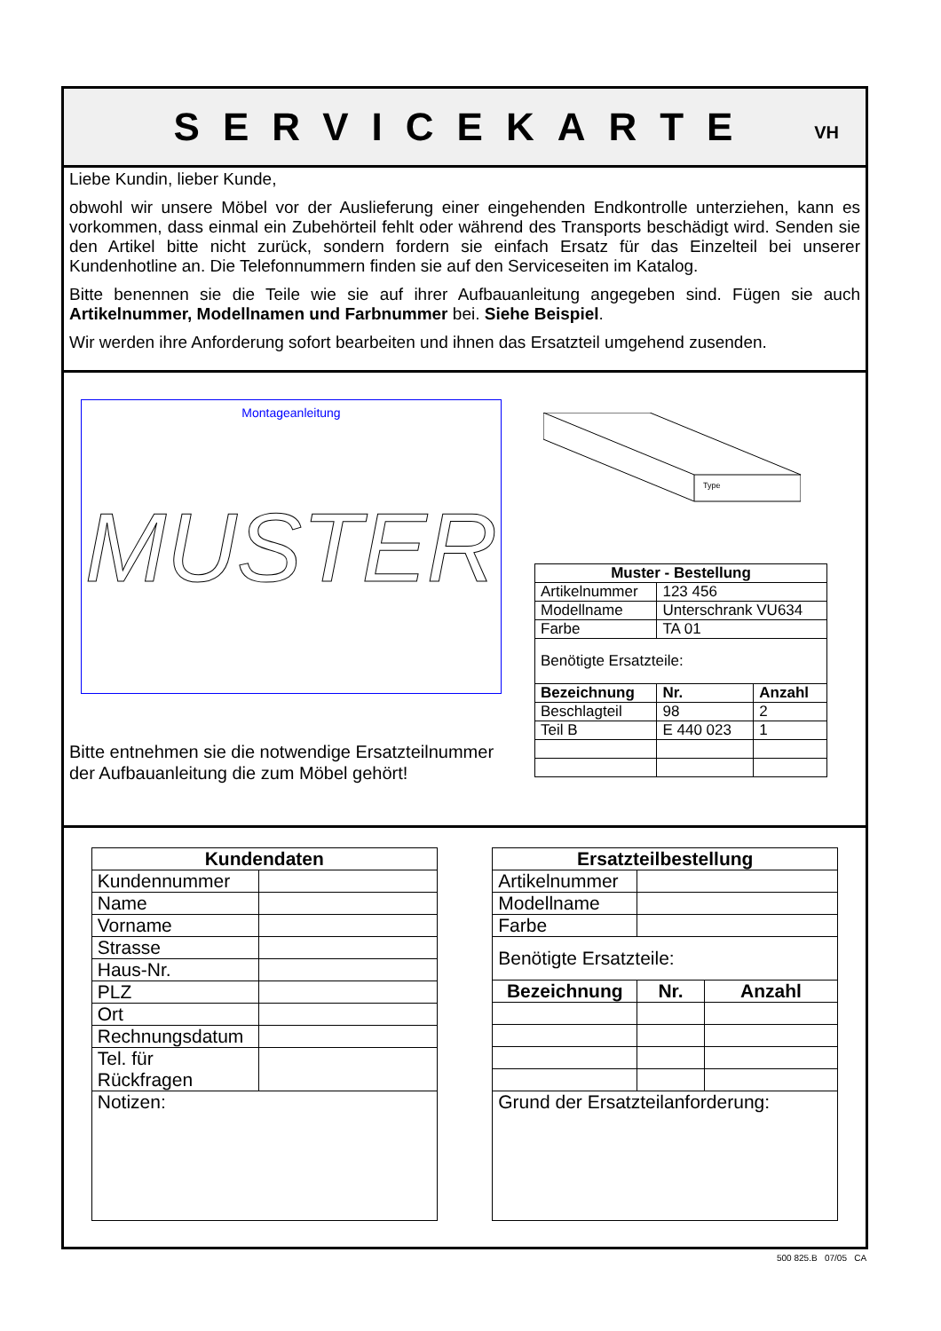SERVICEKARTE
VH
Liebe Kundin, lieber Kunde,
obwohl wir unsere Möbel vor der Auslieferung einer eingehenden Endkontrolle unterziehen, kann es vorkommen, dass einmal ein Zubehörteil fehlt oder während des Transports beschädigt wird. Senden sie den Artikel bitte nicht zurück, sondern fordern sie einfach Ersatz für das Einzelteil bei unserer Kundenhotline an. Die Telefonnummern finden sie auf den Serviceseiten im Katalog.
Bitte benennen sie die Teile wie sie auf ihrer Aufbauanleitung angegeben sind. Fügen sie auch Artikelnummer, Modellnamen und Farbnummer bei. Siehe Beispiel.
Wir werden ihre Anforderung sofort bearbeiten und ihnen das Ersatzteil umgehend zusenden.
Montageanleitung
MUSTER
Type
| Muster - Bestellung | | |
| --- | --- | --- |
| Artikelnummer | 123 456 | |
| Modellname | Unterschrank VU634 | |
| Farbe | TA 01 | |
| Benötigte Ersatzteile: | | |
| Bezeichnung | Nr. | Anzahl |
| Beschlagteil | 98 | 2 |
| Teil B | E 440 023 | 1 |
Bitte entnehmen sie die notwendige Ersatzteilnummer
der Aufbauanleitung die zum Möbel gehört!
| Kundendaten | |
| --- | --- |
| Kundennummer | |
| Name | |
| Vorname | |
| Strasse | |
| Haus-Nr. | |
| PLZ | |
| Ort | |
| Rechnungsdatum | |
| Tel. für Rückfragen | |
| Notizen: | |
| Ersatzteilbestellung | | |
| --- | --- | --- |
| Artikelnummer | | |
| Modellname | | |
| Farbe | | |
| Benötigte Ersatzteile: | | |
| Bezeichnung | Nr. | Anzahl |
| Grund der Ersatzteilanforderung: | | |
500 825.B 07/05 CA